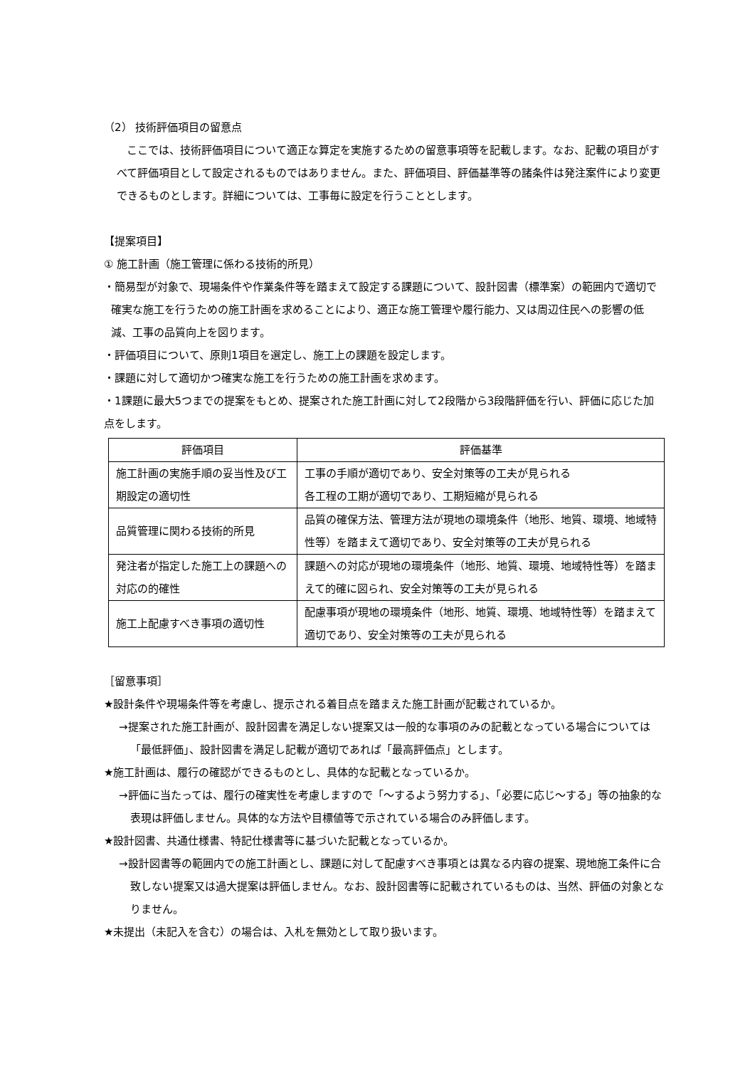（2） 技術評価項目の留意点
ここでは、技術評価項目について適正な算定を実施するための留意事項等を記載します。なお、記載の項目がすべて評価項目として設定されるものではありません。また、評価項目、評価基準等の諸条件は発注案件により変更できるものとします。詳細については、工事毎に設定を行うこととします。
【提案項目】
① 施工計画（施工管理に係わる技術的所見）
・簡易型が対象で、現場条件や作業条件等を踏まえて設定する課題について、設計図書（標準案）の範囲内で適切で確実な施工を行うための施工計画を求めることにより、適正な施工管理や履行能力、又は周辺住民への影響の低減、工事の品質向上を図ります。
・評価項目について、原則1項目を選定し、施工上の課題を設定します。
・課題に対して適切かつ確実な施工を行うための施工計画を求めます。
・1課題に最大5つまでの提案をもとめ、提案された施工計画に対して2段階から3段階評価を行い、評価に応じた加点をします。
| 評価項目 | 評価基準 |
| --- | --- |
| 施工計画の実施手順の妥当性及び工期設定の適切性 | 工事の手順が適切であり、安全対策等の工夫が見られる 各工程の工期が適切であり、工期短縮が見られる |
| 品質管理に関わる技術的所見 | 品質の確保方法、管理方法が現地の環境条件（地形、地質、環境、地域特性等）を踏まえて適切であり、安全対策等の工夫が見られる |
| 発注者が指定した施工上の課題への対応の的確性 | 課題への対応が現地の環境条件（地形、地質、環境、地域特性等）を踏まえて的確に図られ、安全対策等の工夫が見られる |
| 施工上配慮すべき事項の適切性 | 配慮事項が現地の環境条件（地形、地質、環境、地域特性等）を踏まえて適切であり、安全対策等の工夫が見られる |
［留意事項］
★設計条件や現場条件等を考慮し、提示される着目点を踏まえた施工計画が記載されているか。
→提案された施工計画が、設計図書を満足しない提案又は一般的な事項のみの記載となっている場合については「最低評価」、設計図書を満足し記載が適切であれば「最高評価点」とします。
★施工計画は、履行の確認ができるものとし、具体的な記載となっているか。
→評価に当たっては、履行の確実性を考慮しますので「～するよう努力する」、「必要に応じ～する」等の抽象的な表現は評価しません。具体的な方法や目標値等で示されている場合のみ評価します。
★設計図書、共通仕様書、特記仕様書等に基づいた記載となっているか。
→設計図書等の範囲内での施工計画とし、課題に対して配慮すべき事項とは異なる内容の提案、現地施工条件に合致しない提案又は過大提案は評価しません。なお、設計図書等に記載されているものは、当然、評価の対象となりません。
★未提出（未記入を含む）の場合は、入札を無効として取り扱います。